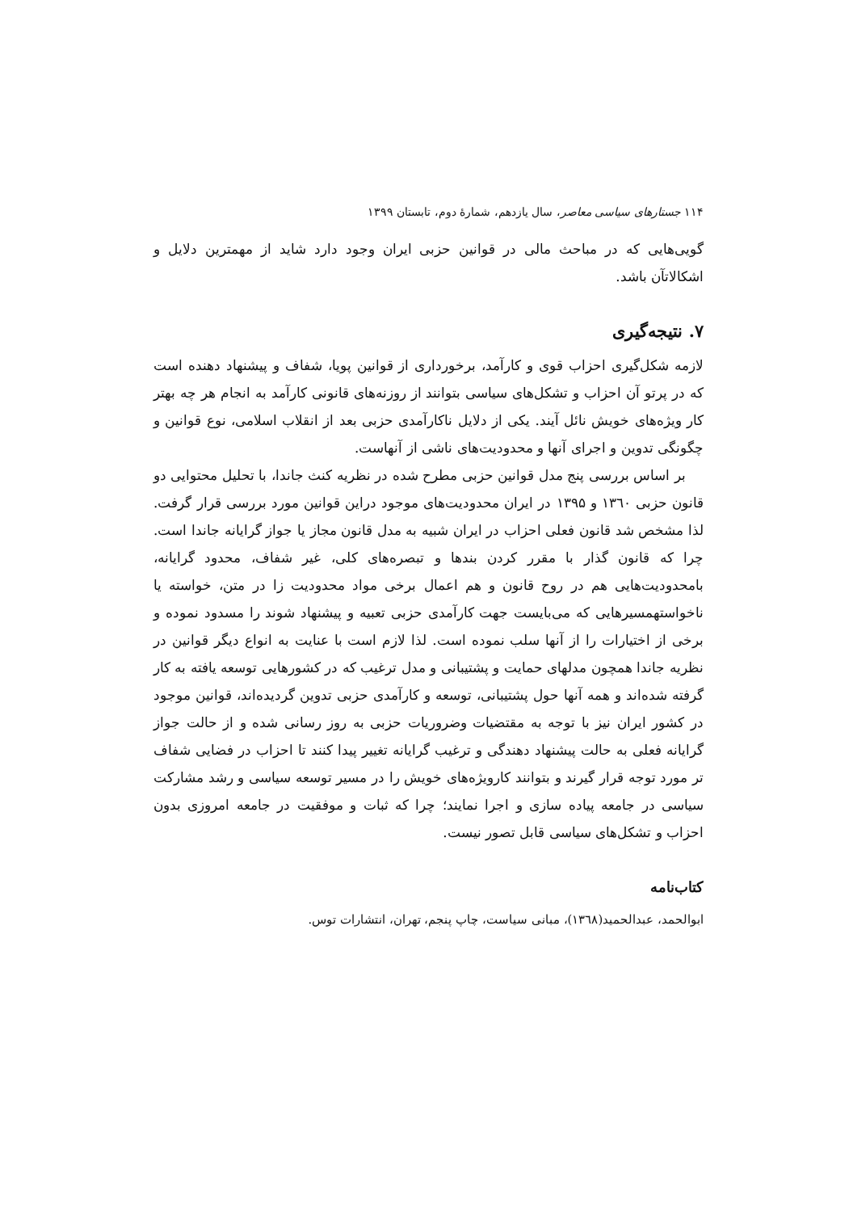۱۱۴ جستارهای سیاسی معاصر، سال یازدهم، شمارهٔ دوم، تابستان ۱۳۹۹
گویی‌هایی که در مباحث مالی در قوانین حزبی ایران وجود دارد شاید از مهمترین دلایل و اشکالاتآن باشد.
۷. نتیجه‌گیری
لازمه شکل‌گیری احزاب قوی و کارآمد، برخورداری از قوانین پویا، شفاف و پیشنهاد دهنده است که در پرتو آن احزاب و تشکل‌های سیاسی بتوانند از روزنه‌های قانونی کارآمد به انجام هر چه بهتر کار ویژه‌های خویش نائل آیند. یکی از دلایل ناکارآمدی حزبی بعد از انقلاب اسلامی، نوع قوانین و چگونگی تدوین و اجرای آنها و محدودیت‌های ناشی از آنهاست.
بر اساس بررسی پنج مدل قوانین حزبی مطرح شده در نظریه کنث جاندا، با تحلیل محتوایی دو قانون حزبی ۱۳٦۰ و ۱۳۹۵ در ایران محدودیت‌های موجود دراین قوانین مورد بررسی قرار گرفت. لذا مشخص شد قانون فعلی احزاب در ایران شبیه به مدل قانون مجاز یا جواز گرایانه جاندا است. چرا که قانون گذار با مقرر کردن بندها و تبصره‌های کلی، غیر شفاف، محدود گرایانه، بامحدودیت‌هایی هم در روح قانون و هم اعمال برخی مواد محدودیت زا در متن، خواسته یا ناخواستهمسیرهایی که می‌بایست جهت کارآمدی حزبی تعبیه و پیشنهاد شوند را مسدود نموده و برخی از اختیارات را از آنها سلب نموده است. لذا لازم است با عنایت به انواع دیگر قوانین در نظریه جاندا همچون مدلهای حمایت و پشتیبانی و مدل ترغیب که در کشورهایی توسعه یافته به کار گرفته شده‌اند و همه آنها حول پشتیبانی، توسعه و کارآمدی حزبی تدوین گردیده‌اند، قوانین موجود در کشور ایران نیز با توجه به مقتضیات وضروریات حزبی به روز رسانی شده و از حالت جواز گرایانه فعلی به حالت پیشنهاد دهندگی و ترغیب گرایانه تغییر پیدا کنند تا احزاب در فضایی شفاف تر مورد توجه قرار گیرند و بتوانند کارویژه‌های خویش را در مسیر توسعه سیاسی و رشد مشارکت سیاسی در جامعه پیاده سازی و اجرا نمایند؛ چرا که ثبات و موفقیت در جامعه امروزی بدون احزاب و تشکل‌های سیاسی قابل تصور نیست.
کتاب‌نامه
ابوالحمد، عبدالحمید(۱۳٦۸)، مبانی سیاست، چاپ پنجم، تهران، انتشارات توس.